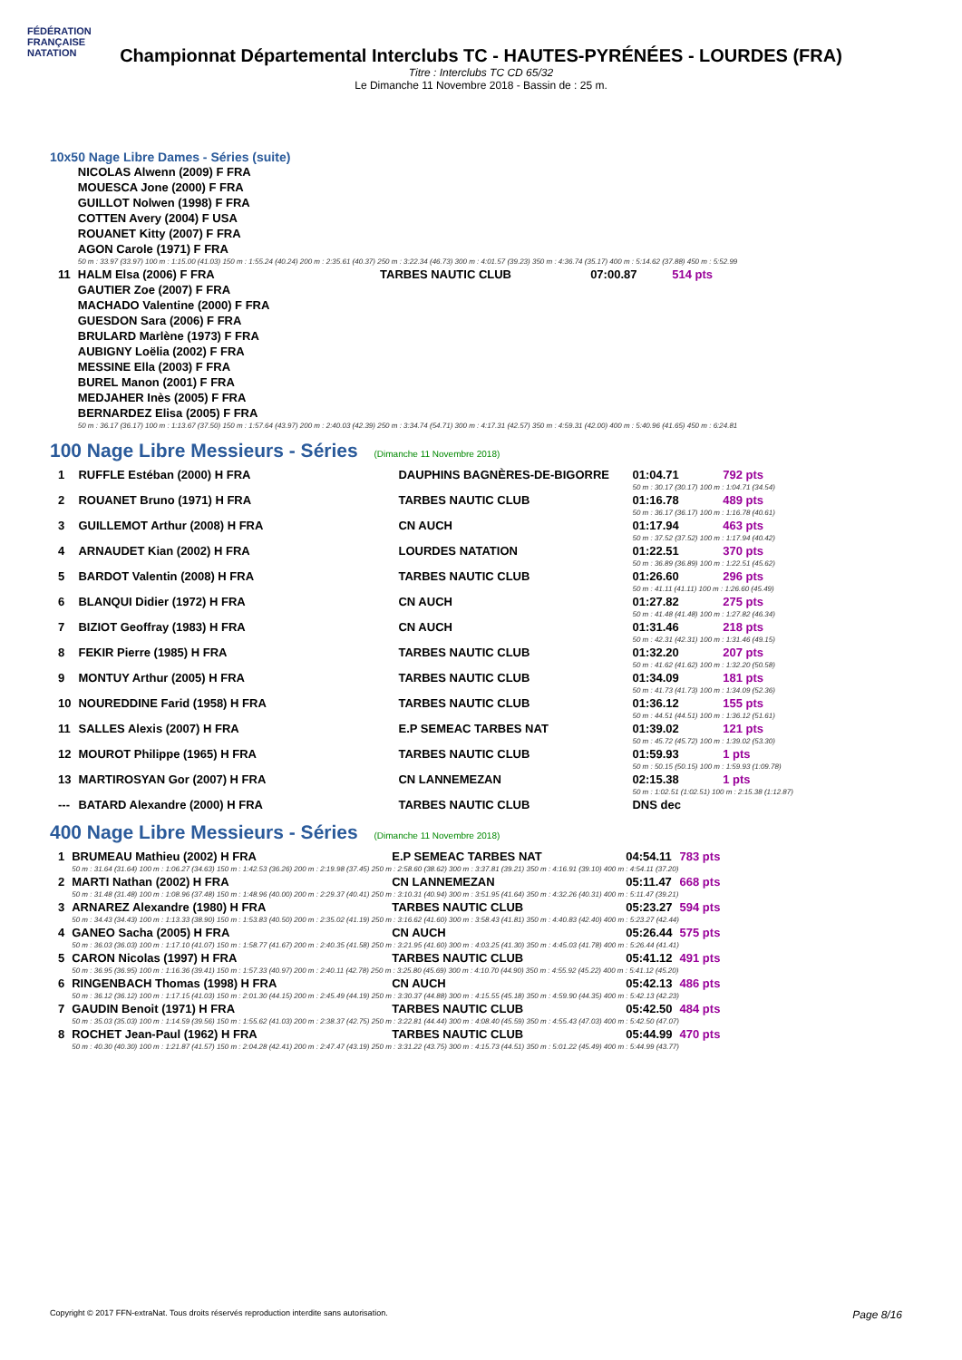FÉDÉRATION FRANÇAISE
NATATION
Championnat Départemental Interclubs TC - HAUTES-PYRÉNÉES - LOURDES (FRA)
Titre : Interclubs TC CD 65/32
Le Dimanche 11 Novembre 2018 - Bassin de : 25 m.
10x50 Nage Libre Dames - Séries (suite)
| | NICOLAS Alwenn (2009) F FRA | | | |
| | MOUESCA Jone (2000) F FRA | | | |
| | GUILLOT Nolwen (1998) F FRA | | | |
| | COTTEN Avery (2004) F USA | | | |
| | ROUANET Kitty (2007) F FRA | | | |
| | AGON Carole (1971) F FRA | | | |
| | 50 m : 33.97 (33.97) 100 m : 1:15.00 (41.03) 150 m : 1:55.24 (40.24) 200 m : 2:35.61 (40.37) 250 m : 3:22.34 (46.73) 300 m : 4:01.57 (39.23) 350 m : 4:36.74 (35.17) 400 m : 5:14.62 (37.88) 450 m : 5:52.99 | | | |
| 11 | HALM Elsa (2006) F FRA | TARBES NAUTIC CLUB | 07:00.87 | 514 pts |
| | GAUTIER Zoe (2007) F FRA | | | |
| | MACHADO Valentine (2000) F FRA | | | |
| | GUESDON Sara (2006) F FRA | | | |
| | BRULARD Marlène (1973) F FRA | | | |
| | AUBIGNY Loëlia (2002) F FRA | | | |
| | MESSINE Ella (2003) F FRA | | | |
| | BUREL Manon (2001) F FRA | | | |
| | MEDJAHER Inès (2005) F FRA | | | |
| | BERNARDEZ Elisa (2005) F FRA | | | |
| | 50 m : 36.17 (36.17) 100 m : 1:13.67 (37.50) 150 m : 1:57.64 (43.97) 200 m : 2:40.03 (42.39) 250 m : 3:34.74 (54.71) 300 m : 4:17.31 (42.57) 350 m : 4:59.31 (42.00) 400 m : 5:40.96 (41.65) 450 m : 6:24.81 | | | |
100 Nage Libre Messieurs - Séries (Dimanche 11 Novembre 2018)
| 1 | RUFFLE Estéban (2000) H FRA | DAUPHINS BAGNÈRES-DE-BIGORRE | 01:04.71 | 792 pts |
| | | | 50 m : 30.17 (30.17) 100 m : 1:04.71 (34.54) | |
| 2 | ROUANET Bruno (1971) H FRA | TARBES NAUTIC CLUB | 01:16.78 | 489 pts |
| | | | 50 m : 36.17 (36.17) 100 m : 1:16.78 (40.61) | |
| 3 | GUILLEMOT Arthur (2008) H FRA | CN AUCH | 01:17.94 | 463 pts |
| | | | 50 m : 37.52 (37.52) 100 m : 1:17.94 (40.42) | |
| 4 | ARNAUDET Kian (2002) H FRA | LOURDES NATATION | 01:22.51 | 370 pts |
| | | | 50 m : 36.89 (36.89) 100 m : 1:22.51 (45.62) | |
| 5 | BARDOT Valentin (2008) H FRA | TARBES NAUTIC CLUB | 01:26.60 | 296 pts |
| | | | 50 m : 41.11 (41.11) 100 m : 1:26.60 (45.49) | |
| 6 | BLANQUI Didier (1972) H FRA | CN AUCH | 01:27.82 | 275 pts |
| | | | 50 m : 41.48 (41.48) 100 m : 1:27.82 (46.34) | |
| 7 | BIZIOT Geoffray (1983) H FRA | CN AUCH | 01:31.46 | 218 pts |
| | | | 50 m : 42.31 (42.31) 100 m : 1:31.46 (49.15) | |
| 8 | FEKIR Pierre (1985) H FRA | TARBES NAUTIC CLUB | 01:32.20 | 207 pts |
| | | | 50 m : 41.62 (41.62) 100 m : 1:32.20 (50.58) | |
| 9 | MONTUY Arthur (2005) H FRA | TARBES NAUTIC CLUB | 01:34.09 | 181 pts |
| | | | 50 m : 41.73 (41.73) 100 m : 1:34.09 (52.36) | |
| 10 | NOUREDDINE Farid (1958) H FRA | TARBES NAUTIC CLUB | 01:36.12 | 155 pts |
| | | | 50 m : 44.51 (44.51) 100 m : 1:36.12 (51.61) | |
| 11 | SALLES Alexis (2007) H FRA | E.P SEMEAC TARBES NAT | 01:39.02 | 121 pts |
| | | | 50 m : 45.72 (45.72) 100 m : 1:39.02 (53.30) | |
| 12 | MOUROT Philippe (1965) H FRA | TARBES NAUTIC CLUB | 01:59.93 | 1 pts |
| | | | 50 m : 50.15 (50.15) 100 m : 1:59.93 (1:09.78) | |
| 13 | MARTIROSYAN Gor (2007) H FRA | CN LANNEMEZAN | 02:15.38 | 1 pts |
| | | | 50 m : 1:02.51 (1:02.51) 100 m : 2:15.38 (1:12.87) | |
| --- | BATARD Alexandre (2000) H FRA | TARBES NAUTIC CLUB | DNS dec | |
400 Nage Libre Messieurs - Séries (Dimanche 11 Novembre 2018)
| 1 | BRUMEAU Mathieu (2002) H FRA | E.P SEMEAC TARBES NAT | 04:54.11 | 783 pts |
| | 50 m : 31.64 (31.64) 100 m : 1:06.27 (34.63) 150 m : 1:42.53 (36.26) 200 m : 2:19.98 (37.45) 250 m : 2:58.60 (38.62) 300 m : 3:37.81 (39.21) 350 m : 4:16.91 (39.10) 400 m : 4:54.11 (37.20) | | | |
| 2 | MARTI Nathan (2002) H FRA | CN LANNEMEZAN | 05:11.47 | 668 pts |
| | 50 m : 31.48 (31.48) 100 m : 1:08.96 (37.48) 150 m : 1:48.96 (40.00) 200 m : 2:29.37 (40.41) 250 m : 3:10.31 (40.94) 300 m : 3:51.95 (41.64) 350 m : 4:32.26 (40.31) 400 m : 5:11.47 (39.21) | | | |
| 3 | ARNAREZ Alexandre (1980) H FRA | TARBES NAUTIC CLUB | 05:23.27 | 594 pts |
| | 50 m : 34.43 (34.43) 100 m : 1:13.33 (38.90) 150 m : 1:53.83 (40.50) 200 m : 2:35.02 (41.19) 250 m : 3:16.62 (41.60) 300 m : 3:58.43 (41.81) 350 m : 4:40.83 (42.40) 400 m : 5:23.27 (42.44) | | | |
| 4 | GANEO Sacha (2005) H FRA | CN AUCH | 05:26.44 | 575 pts |
| | 50 m : 36.03 (36.03) 100 m : 1:17.10 (41.07) 150 m : 1:58.77 (41.67) 200 m : 2:40.35 (41.58) 250 m : 3:21.95 (41.60) 300 m : 4:03.25 (41.30) 350 m : 4:45.03 (41.78) 400 m : 5:26.44 (41.41) | | | |
| 5 | CARON Nicolas (1997) H FRA | TARBES NAUTIC CLUB | 05:41.12 | 491 pts |
| | 50 m : 36.95 (36.95) 100 m : 1:16.36 (39.41) 150 m : 1:57.33 (40.97) 200 m : 2:40.11 (42.78) 250 m : 3:25.80 (45.69) 300 m : 4:10.70 (44.90) 350 m : 4:55.92 (45.22) 400 m : 5:41.12 (45.20) | | | |
| 6 | RINGENBACH Thomas (1998) H FRA | CN AUCH | 05:42.13 | 486 pts |
| | 50 m : 36.12 (36.12) 100 m : 1:17.15 (41.03) 150 m : 2:01.30 (44.15) 200 m : 2:45.49 (44.19) 250 m : 3:30.37 (44.88) 300 m : 4:15.55 (45.18) 350 m : 4:59.90 (44.35) 400 m : 5:42.13 (42.23) | | | |
| 7 | GAUDIN Benoit (1971) H FRA | TARBES NAUTIC CLUB | 05:42.50 | 484 pts |
| | 50 m : 35.03 (35.03) 100 m : 1:14.59 (39.56) 150 m : 1:55.62 (41.03) 200 m : 2:38.37 (42.75) 250 m : 3:22.81 (44.44) 300 m : 4:08.40 (45.59) 350 m : 4:55.43 (47.03) 400 m : 5:42.50 (47.07) | | | |
| 8 | ROCHET Jean-Paul (1962) H FRA | TARBES NAUTIC CLUB | 05:44.99 | 470 pts |
| | 50 m : 40.30 (40.30) 100 m : 1:21.87 (41.57) 150 m : 2:04.28 (42.41) 200 m : 2:47.47 (43.19) 250 m : 3:31.22 (43.75) 300 m : 4:15.73 (44.51) 350 m : 5:01.22 (45.49) 400 m : 5:44.99 (43.77) | | | |
Copyright © 2017 FFN-extraNat. Tous droits réservés reproduction interdite sans autorisation. Page 8/16